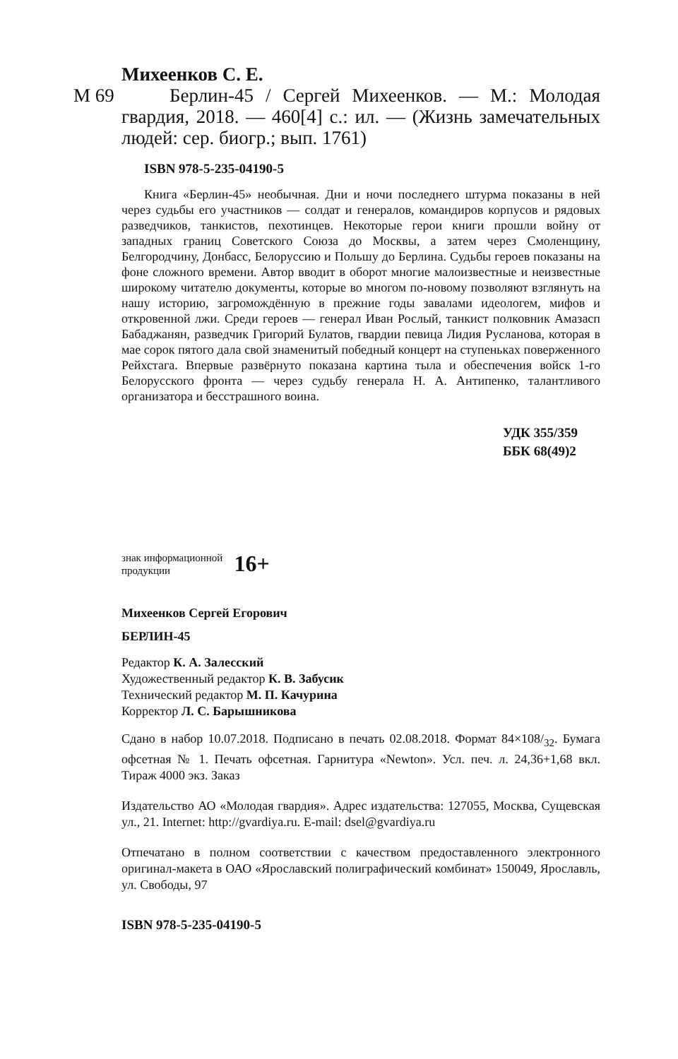Михеенков С. Е.
М 69 Берлин-45 / Сергей Михеенков. — М.: Молодая гвардия, 2018. — 460[4] с.: ил. — (Жизнь замечательных людей: сер. биогр.; вып. 1761)
ISBN 978-5-235-04190-5
Книга «Берлин-45» необычная. Дни и ночи последнего штурма показаны в ней через судьбы его участников — солдат и генералов, командиров корпусов и рядовых разведчиков, танкистов, пехотинцев. Некоторые герои книги прошли войну от западных границ Советского Союза до Москвы, а затем через Смоленщину, Белгородчину, Донбасс, Белоруссию и Польшу до Берлина. Судьбы героев показаны на фоне сложного времени. Автор вводит в оборот многие малоизвестные и неизвестные широкому читателю документы, которые во многом по-новому позволяют взглянуть на нашу историю, загромождённую в прежние годы завалами идеологем, мифов и откровенной лжи. Среди героев — генерал Иван Рослый, танкист полковник Амазасп Бабаджанян, разведчик Григорий Булатов, гвардии певица Лидия Русланова, которая в мае сорок пятого дала свой знаменитый победный концерт на ступеньках поверженного Рейхстага. Впервые развёрнуто показана картина тыла и обеспечения войск 1-го Белорусского фронта — через судьбу генерала Н. А. Антипенко, талантливого организатора и бесстрашного воина.
УДК 355/359
ББК 68(49)2
знак информационной
продукции
16+
Михеенков Сергей Егорович
БЕРЛИН-45
Редактор К. А. Залесский
Художественный редактор К. В. Забусик
Технический редактор М. П. Качурина
Корректор Л. С. Барышникова
Сдано в набор 10.07.2018. Подписано в печать 02.08.2018. Формат 84×108/<sub>32</sub>. Бумага офсетная № 1. Печать офсетная. Гарнитура «Newton». Усл. печ. л. 24,36+1,68 вкл. Тираж 4000 экз. Заказ
Издательство АО «Молодая гвардия». Адрес издательства: 127055, Москва, Сущевская ул., 21. Internet: http://gvardiya.ru. E-mail: dsel@gvardiya.ru
Отпечатано в полном соответствии с качеством предоставленного электронного оригинал-макета в ОАО «Ярославский полиграфический комбинат» 150049, Ярославль, ул. Свободы, 97
ISBN 978-5-235-04190-5